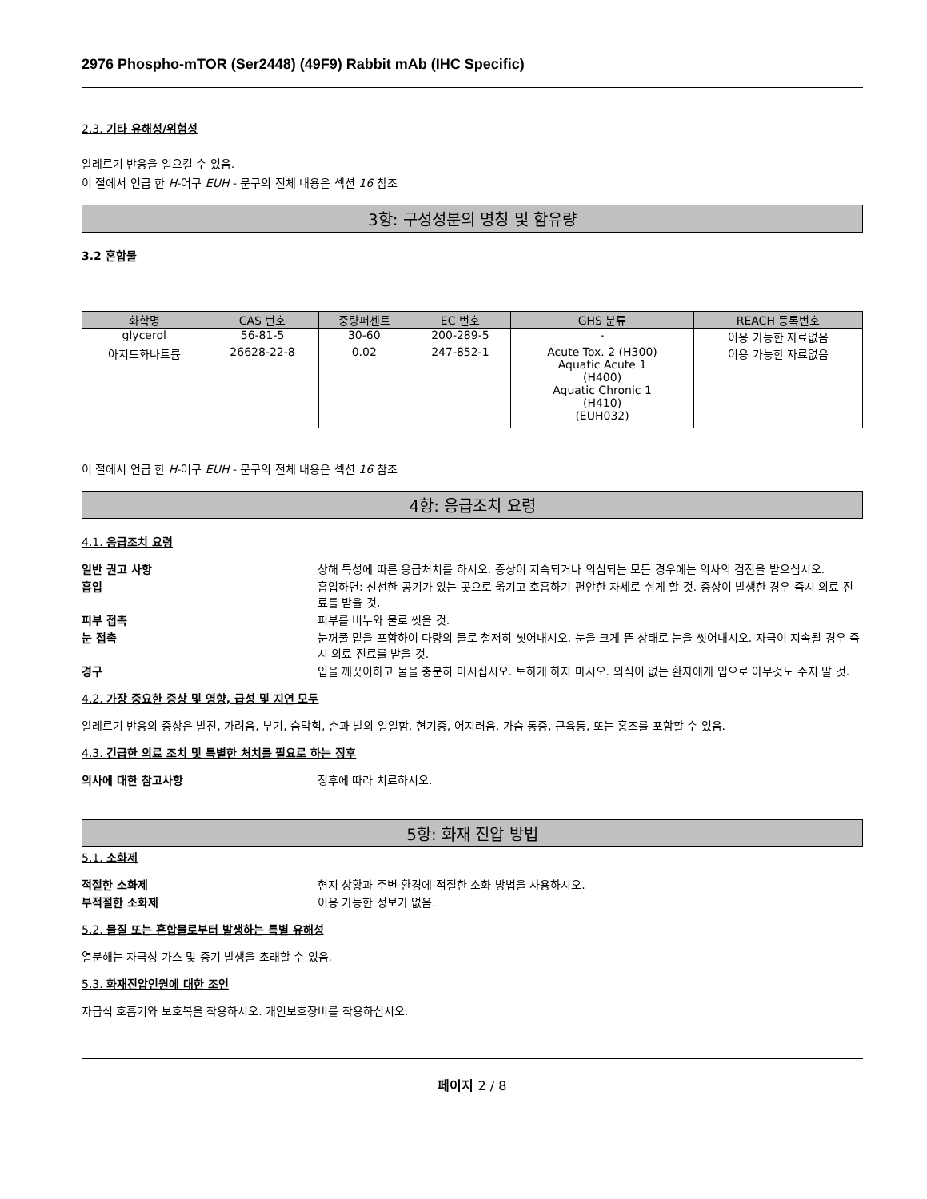2976 Phospho-mTOR (Ser2448) (49F9) Rabbit mAb (IHC Specific)
2.3. 기타 유해성/위험성
알레르기 반응을 일으킬 수 있음.
이 절에서 언급 한 H-어구 EUH - 문구의 전체 내용은 섹션 16 참조
3항: 구성성분의 명칭 및 함유량
3.2 혼합물
| 화학명 | CAS 번호 | 중량퍼센트 | EC 번호 | GHS 분류 | REACH 등록번호 |
| --- | --- | --- | --- | --- | --- |
| glycerol | 56-81-5 | 30-60 | 200-289-5 | - | 이용 가능한 자료없음 |
| 아지드화나트륨 | 26628-22-8 | 0.02 | 247-852-1 | Acute Tox. 2 (H300) Aquatic Acute 1 (H400) Aquatic Chronic 1 (H410) (EUH032) | 이용 가능한 자료없음 |
이 절에서 언급 한 H-어구 EUH - 문구의 전체 내용은 섹션 16 참조
4항: 응급조치 요령
4.1. 응급조치 요령
일반 권고 사항 상해 특성에 따른 응급처치를 하시오. 증상이 지속되거나 의심되는 모든 경우에는 의사의 검진을 받으십시오. 흡입 흡입하면: 신선한 공기가 있는 곳으로 옮기고 호흡하기 편안한 자세로 쉬게 할 것. 증상이 발생한 경우 즉시 의료 진료를 받을 것. 피부 접촉 피부를 비누와 물로 씻을 것. 눈 접촉 눈꺼풀 밑을 포함하여 다량의 물로 철저히 씻어내시오. 눈을 크게 뜬 상태로 눈을 씻어내시오. 자극이 지속될 경우 즉시 의료 진료를 받을 것. 경구 입을 깨끗이하고 물을 충분히 마시십시오. 토하게 하지 마시오. 의식이 없는 환자에게 입으로 아무것도 주지 말 것.
4.2. 가장 중요한 증상 및 영향, 급성 및 지연 모두
알레르기 반응의 증상은 발진, 가려움, 부기, 숨막힘, 손과 발의 얼얼함, 현기증, 어지러움, 가슴 통증, 근육통, 또는 홍조를 포함할 수 있음.
4.3. 긴급한 의료 조치 및 특별한 처치를 필요로 하는 징후
의사에 대한 참고사항 징후에 따라 치료하시오.
5항: 화재 진압 방법
5.1. 소화제
적절한 소화제 현지 상황과 주변 환경에 적절한 소화 방법을 사용하시오. 부적절한 소화제 이용 가능한 정보가 없음.
5.2. 물질 또는 혼합물로부터 발생하는 특별 유해성
열분해는 자극성 가스 및 증기 발생을 초래할 수 있음.
5.3. 화재진압인원에 대한 조언
자급식 호흡기와 보호복을 착용하시오. 개인보호장비를 착용하십시오.
페이지 2 / 8